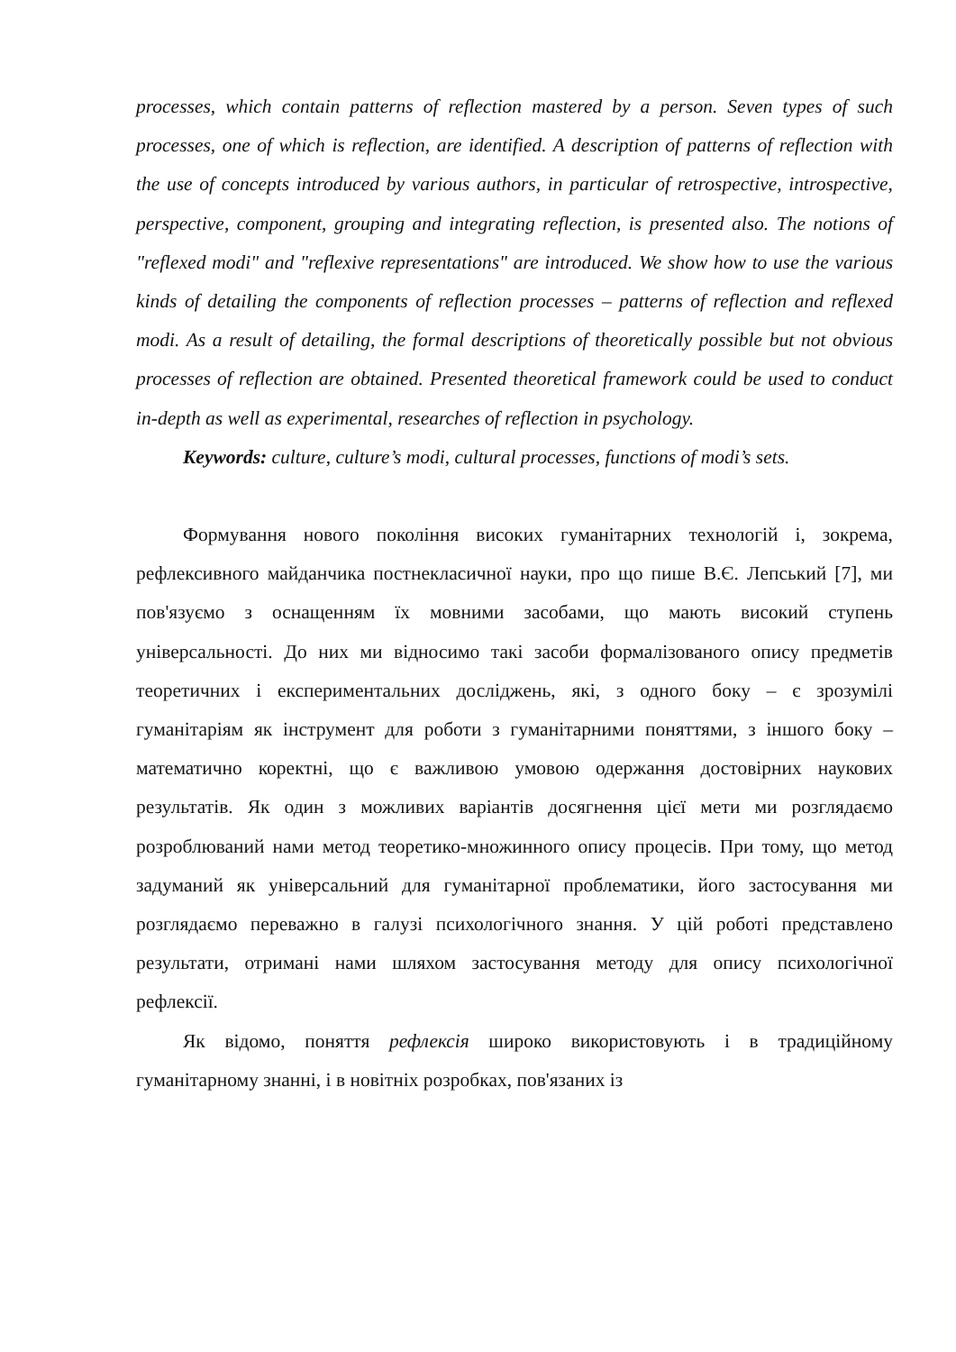processes, which contain patterns of reflection mastered by a person. Seven types of such processes, one of which is reflection, are identified. A description of patterns of reflection with the use of concepts introduced by various authors, in particular of retrospective, introspective, perspective, component, grouping and integrating reflection, is presented also. The notions of "reflexed modi" and "reflexive representations" are introduced. We show how to use the various kinds of detailing the components of reflection processes – patterns of reflection and reflexed modi. As a result of detailing, the formal descriptions of theoretically possible but not obvious processes of reflection are obtained. Presented theoretical framework could be used to conduct in-depth as well as experimental, researches of reflection in psychology.
Keywords: culture, culture’s modi, cultural processes, functions of modi’s sets.
Формування нового покоління високих гуманітарних технологій і, зокрема, рефлексивного майданчика постнекласичної науки, про що пише В.Є. Лепський [7], ми пов'язуємо з оснащенням їх мовними засобами, що мають високий ступень універсальності. До них ми відносимо такі засоби формалізованого опису предметів теоретичних і експериментальних досліджень, які, з одного боку – є зрозумілі гуманітаріям як інструмент для роботи з гуманітарними поняттями, з іншого боку – математично коректні, що є важливою умовою одержання достовірних наукових результатів. Як один з можливих варіантів досягнення цієї мети ми розглядаємо розроблюваний нами метод теоретико-множинного опису процесів. При тому, що метод задуманий як універсальний для гуманітарної проблематики, його застосування ми розглядаємо переважно в галузі психологічного знання. У цій роботі представлено результати, отримані нами шляхом застосування методу для опису психологічної рефлексії.
Як відомо, поняття рефлексія широко використовують і в традиційному гуманітарному знанні, і в новітніх розробках, пов'язаних із